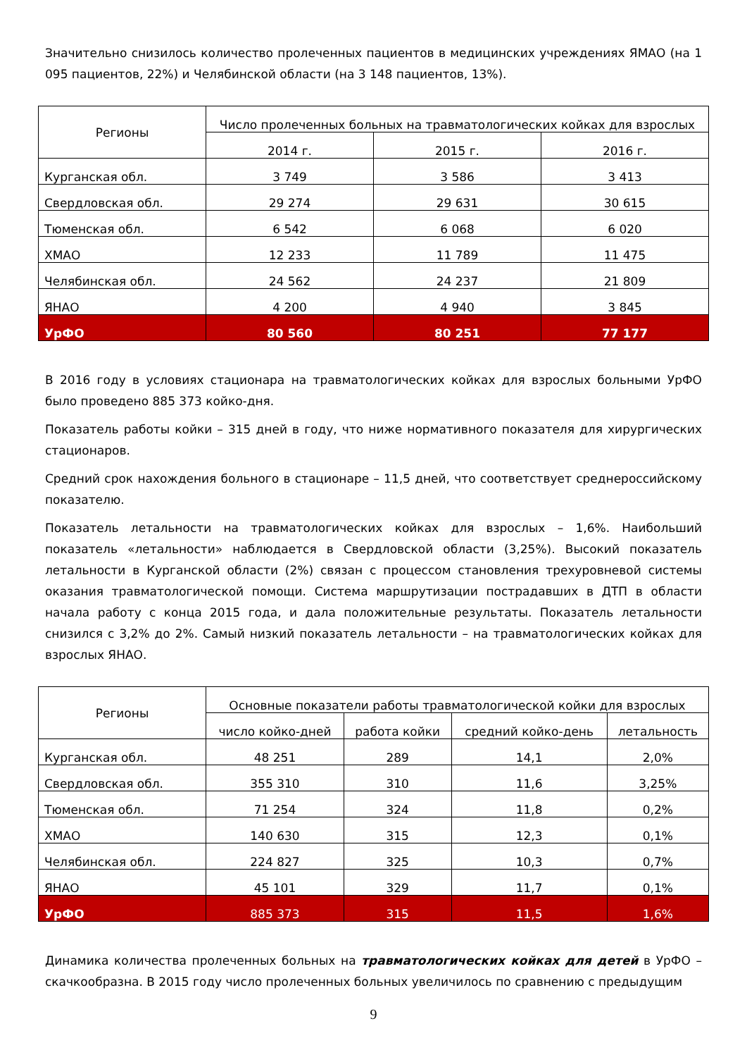Значительно снизилось количество пролеченных пациентов в медицинских учреждениях ЯМАО (на 1 095 пациентов, 22%) и Челябинской области (на 3 148 пациентов, 13%).
| Регионы | Число пролеченных больных на травматологических койках для взрослых | | |
| --- | --- | --- | --- |
| | 2014 г. | 2015 г. | 2016 г. |
| Курганская обл. | 3 749 | 3 586 | 3 413 |
| Свердловская обл. | 29 274 | 29 631 | 30 615 |
| Тюменская обл. | 6 542 | 6 068 | 6 020 |
| ХМАО | 12 233 | 11 789 | 11 475 |
| Челябинская обл. | 24 562 | 24 237 | 21 809 |
| ЯНАО | 4 200 | 4 940 | 3 845 |
| УрФО | 80 560 | 80 251 | 77 177 |
В 2016 году в условиях стационара на травматологических койках для взрослых больными УрФО было проведено 885 373 койко-дня.
Показатель работы койки – 315 дней в году, что ниже нормативного показателя для хирургических стационаров.
Средний срок нахождения больного в стационаре – 11,5 дней, что соответствует среднероссийскому показателю.
Показатель летальности на травматологических койках для взрослых – 1,6%. Наибольший показатель «летальности» наблюдается в Свердловской области (3,25%). Высокий показатель летальности в Курганской области (2%) связан с процессом становления трехуровневой системы оказания травматологической помощи. Система маршрутизации пострадавших в ДТП в области начала работу с конца 2015 года, и дала положительные результаты. Показатель летальности снизился с 3,2% до 2%. Самый низкий показатель летальности – на травматологических койках для взрослых ЯНАО.
| Регионы | Основные показатели работы травматологической койки для взрослых | | | |
| --- | --- | --- | --- | --- |
| | число койко-дней | работа койки | средний койко-день | летальность |
| Курганская обл. | 48 251 | 289 | 14,1 | 2,0% |
| Свердловская обл. | 355 310 | 310 | 11,6 | 3,25% |
| Тюменская обл. | 71 254 | 324 | 11,8 | 0,2% |
| ХМАО | 140 630 | 315 | 12,3 | 0,1% |
| Челябинская обл. | 224 827 | 325 | 10,3 | 0,7% |
| ЯНАО | 45 101 | 329 | 11,7 | 0,1% |
| УрФО | 885 373 | 315 | 11,5 | 1,6% |
Динамика количества пролеченных больных на травматологических койках для детей в УрФО – скачкообразна. В 2015 году число пролеченных больных увеличилось по сравнению с предыдущим
9